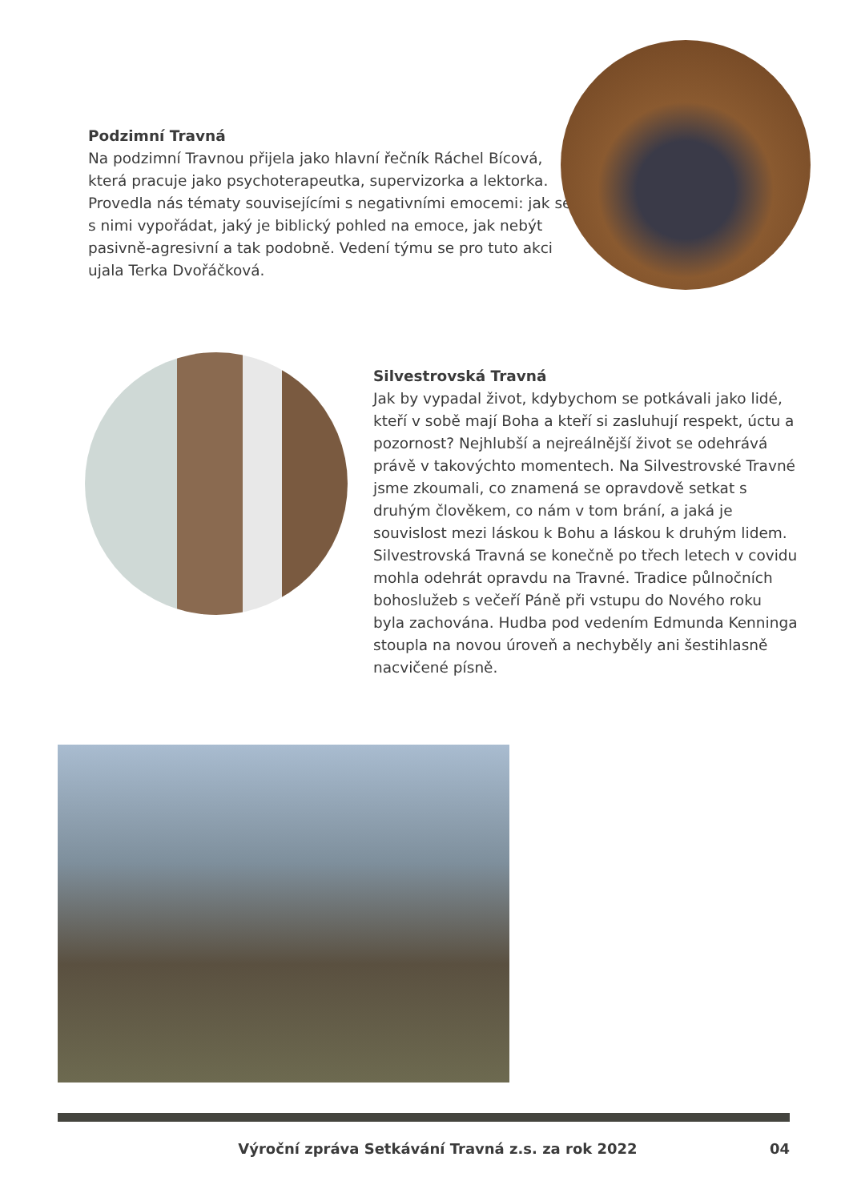Podzimní Travná
Na podzimní Travnou přijela jako hlavní řečník Ráchel Bícová, která pracuje jako psychoterapeutka, supervizorka a lektorka. Provedla nás tématy souvisejícími s negativními emocemi: jak se s nimi vypořádat, jaký je biblický pohled na emoce, jak nebýt pasivně-agresivní a tak podobně. Vedení týmu se pro tuto akci ujala Terka Dvořáčková.
Silvestrovská Travná
Jak by vypadal život, kdybychom se potkávali jako lidé, kteří v sobě mají Boha a kteří si zasluhují respekt, úctu a pozornost? Nejhlubší a nejreálnější život se odehrává právě v takovýchto momentech. Na Silvestrovské Travné jsme zkoumali, co znamená se opravdově setkat s druhým člověkem, co nám v tom brání, a jaká je souvislost mezi láskou k Bohu a láskou k druhým lidem. Silvestrovská Travná se konečně po třech letech v covidu mohla odehrát opravdu na Travné. Tradice půlnočních bohoslužeb s večeří Páně při vstupu do Nového roku byla zachována. Hudba pod vedením Edmunda Kenninga stoupla na novou úroveň a nechyběly ani šestihlasně nacvičené písně.
Výroční zpráva Setkávání Travná z.s. za rok 2022 04